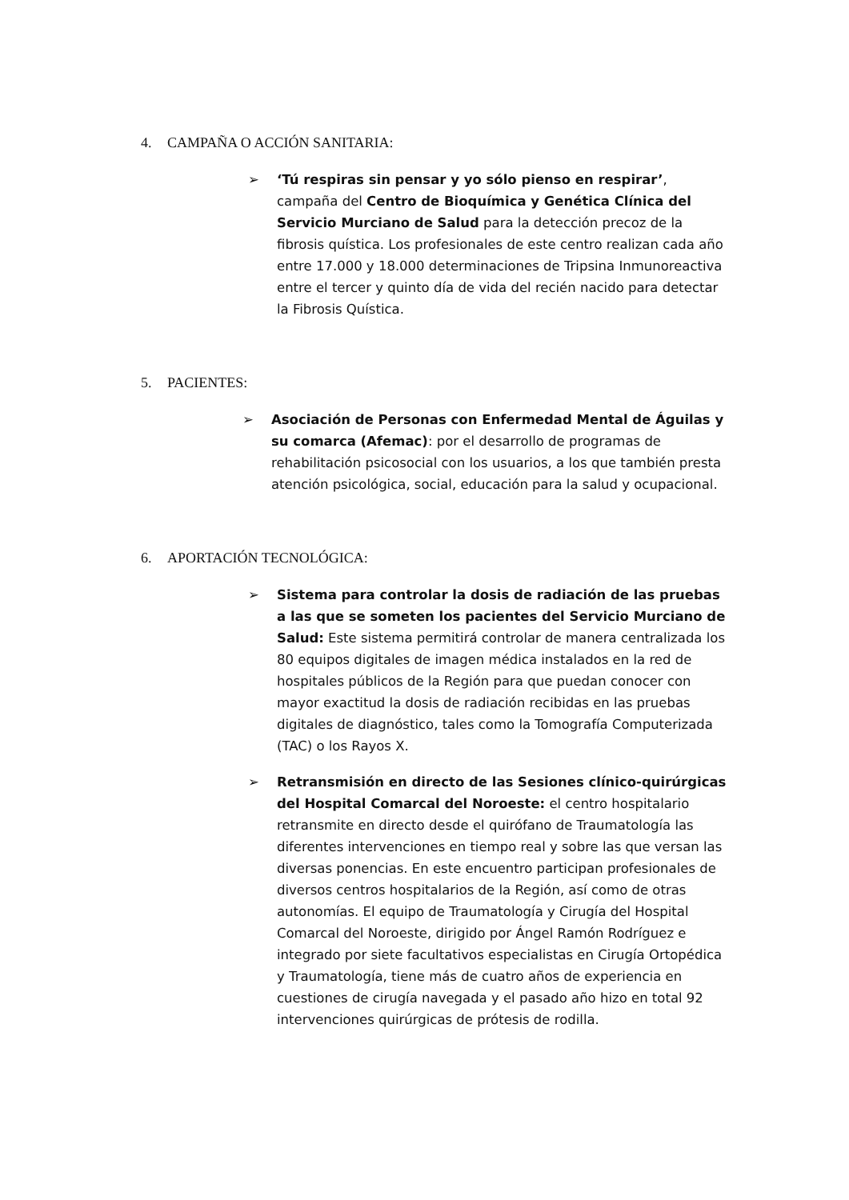4. CAMPAÑA O ACCIÓN SANITARIA:
➢ ‘Tú respiras sin pensar y yo sólo pienso en respirar’, campaña del Centro de Bioquímica y Genética Clínica del Servicio Murciano de Salud para la detección precoz de la fibrosis quística. Los profesionales de este centro realizan cada año entre 17.000 y 18.000 determinaciones de Tripsina Inmunoreactiva entre el tercer y quinto día de vida del recién nacido para detectar la Fibrosis Quística.
5. PACIENTES:
➢ Asociación de Personas con Enfermedad Mental de Águilas y su comarca (Afemac): por el desarrollo de programas de rehabilitación psicosocial con los usuarios, a los que también presta atención psicológica, social, educación para la salud y ocupacional.
6. APORTACIÓN TECNOLÓGICA:
➢ Sistema para controlar la dosis de radiación de las pruebas a las que se someten los pacientes del Servicio Murciano de Salud: Este sistema permitirá controlar de manera centralizada los 80 equipos digitales de imagen médica instalados en la red de hospitales públicos de la Región para que puedan conocer con mayor exactitud la dosis de radiación recibidas en las pruebas digitales de diagnóstico, tales como la Tomografía Computerizada (TAC) o los Rayos X.
➢ Retransmisión en directo de las Sesiones clínico-quirúrgicas del Hospital Comarcal del Noroeste: el centro hospitalario retransmite en directo desde el quirófano de Traumatología las diferentes intervenciones en tiempo real y sobre las que versan las diversas ponencias. En este encuentro participan profesionales de diversos centros hospitalarios de la Región, así como de otras autonomías. El equipo de Traumatología y Cirugía del Hospital Comarcal del Noroeste, dirigido por Ángel Ramón Rodríguez e integrado por siete facultativos especialistas en Cirugía Ortopédica y Traumatología, tiene más de cuatro años de experiencia en cuestiones de cirugía navegada y el pasado año hizo en total 92 intervenciones quirúrgicas de prótesis de rodilla.